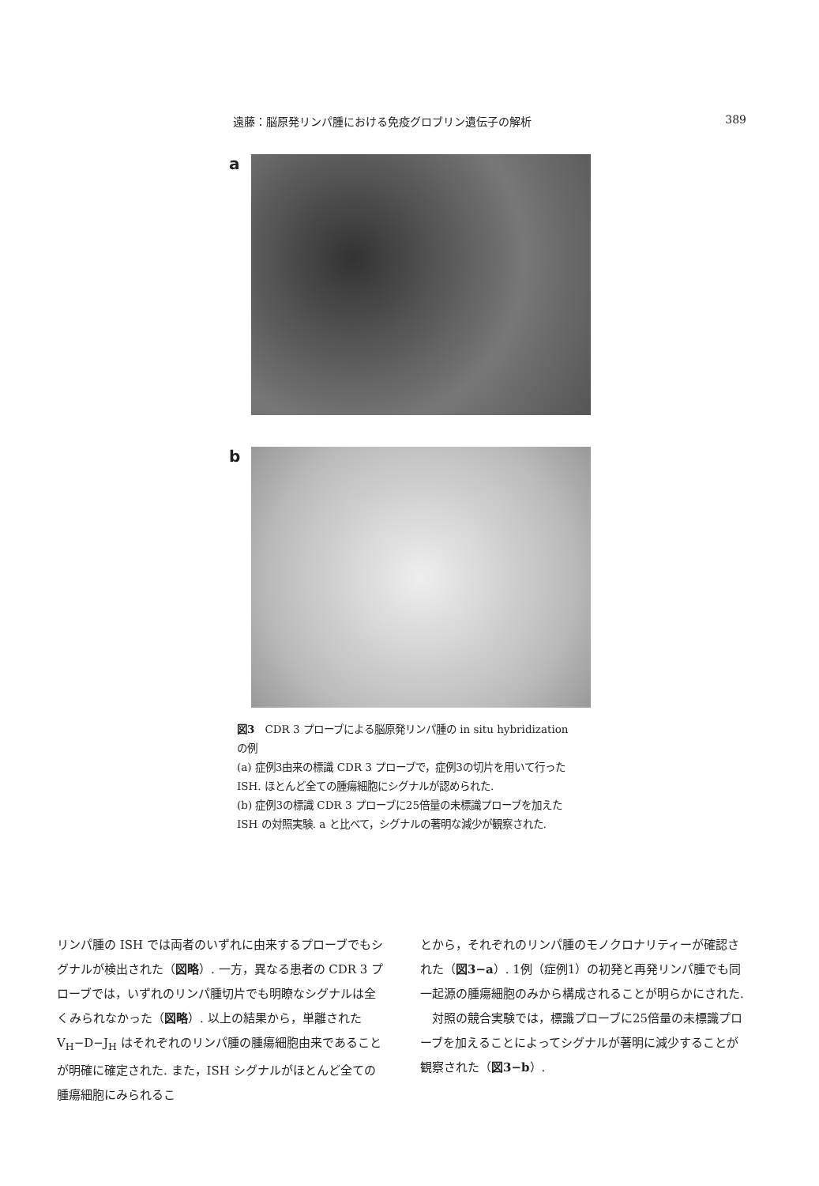遠藤：脳原発リンパ腫における免疫グロブリン遺伝子の解析 389
a
b
図3　CDR 3 プローブによる脳原発リンパ腫の in situ hybridization の例
(a) 症例3由来の標識 CDR 3 プローブで，症例3の切片を用いて行った ISH. ほとんど全ての腫瘍細胞にシグナルが認められた.
(b) 症例3の標識 CDR 3 プローブに25倍量の未標識プローブを加えた ISH の対照実験. a と比べて，シグナルの著明な減少が観察された.
リンパ腫の ISH では両者のいずれに由来するプローブでもシグナルが検出された（図略）. 一方，異なる患者の CDR 3 プローブでは，いずれのリンパ腫切片でも明瞭なシグナルは全くみられなかった（図略）. 以上の結果から，単離された V<sub>H</sub>−D−J<sub>H</sub> はそれぞれのリンパ腫の腫瘍細胞由来であることが明確に確定された. また，ISH シグナルがほとんど全ての腫瘍細胞にみられるこ
とから，それぞれのリンパ腫のモノクロナリティーが確認された（図3−a）. 1例（症例1）の初発と再発リンパ腫でも同一起源の腫瘍細胞のみから構成されることが明らかにされた.
　対照の競合実験では，標識プローブに25倍量の未標識プローブを加えることによってシグナルが著明に減少することが観察された（図3−b）.